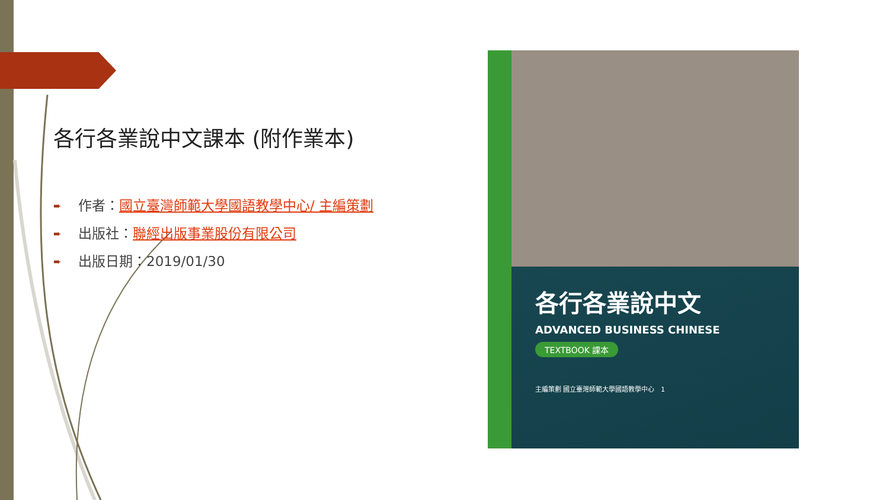各行各業說中文課本 (附作業本)
➨ 作者：國立臺灣師範大學國語教學中心/ 主編策劃
➨ 出版社：聯經出版事業股份有限公司
➨ 出版日期：2019/01/30
各行各業說中文
ADVANCED BUSINESS CHINESE
TEXTBOOK 課本
主編策劃 國立臺灣師範大學國語教學中心 1